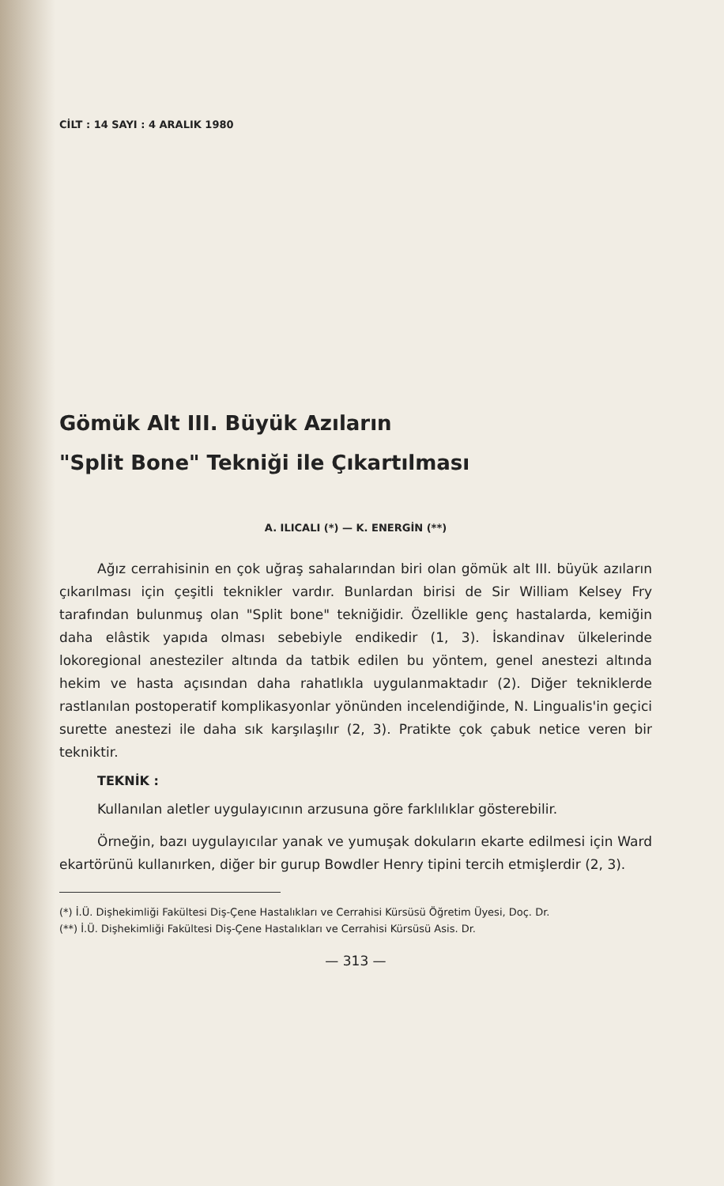CİLT : 14 SAYI : 4 ARALIK 1980
Gömük Alt III. Büyük Azıların
"Split Bone" Tekniği ile Çıkartılması
A. ILICALI (*) — K. ENERGİN (**)
Ağız cerrahisinin en çok uğraş sahalarından biri olan gömük alt III. büyük azıların çıkarılması için çeşitli teknikler vardır. Bunlardan birisi de Sir William Kelsey Fry tarafından bulunmuş olan "Split bone" tekniğidir. Özellikle genç hastalarda, kemiğin daha elâstik yapıda olması sebebiyle endikedir (1, 3). İskandinav ülkelerinde lokoregional anesteziler altında da tatbik edilen bu yöntem, genel anestezi altında hekim ve hasta açısından daha rahatlıkla uygulanmaktadır (2). Diğer tekniklerde rastlanılan postoperatif komplikasyonlar yönünden incelendiğinde, N. Lingualis'in geçici surette anestezi ile daha sık karşılaşılır (2, 3). Pratikte çok çabuk netice veren bir tekniktir.
TEKNİK :
Kullanılan aletler uygulayıcının arzusuna göre farklılıklar gösterebilir.
Örneğin, bazı uygulayıcılar yanak ve yumuşak dokuların ekarte edilmesi için Ward ekartörünü kullanırken, diğer bir gurup Bowdler Henry tipini tercih etmişlerdir (2, 3).
(*) İ.Ü. Dişhekimliği Fakültesi Diş-Çene Hastalıkları ve Cerrahisi Kürsüsü Öğretim Üyesi, Doç. Dr.
(**) İ.Ü. Dişhekimliği Fakültesi Diş-Çene Hastalıkları ve Cerrahisi Kürsüsü Asis. Dr.
— 313 —